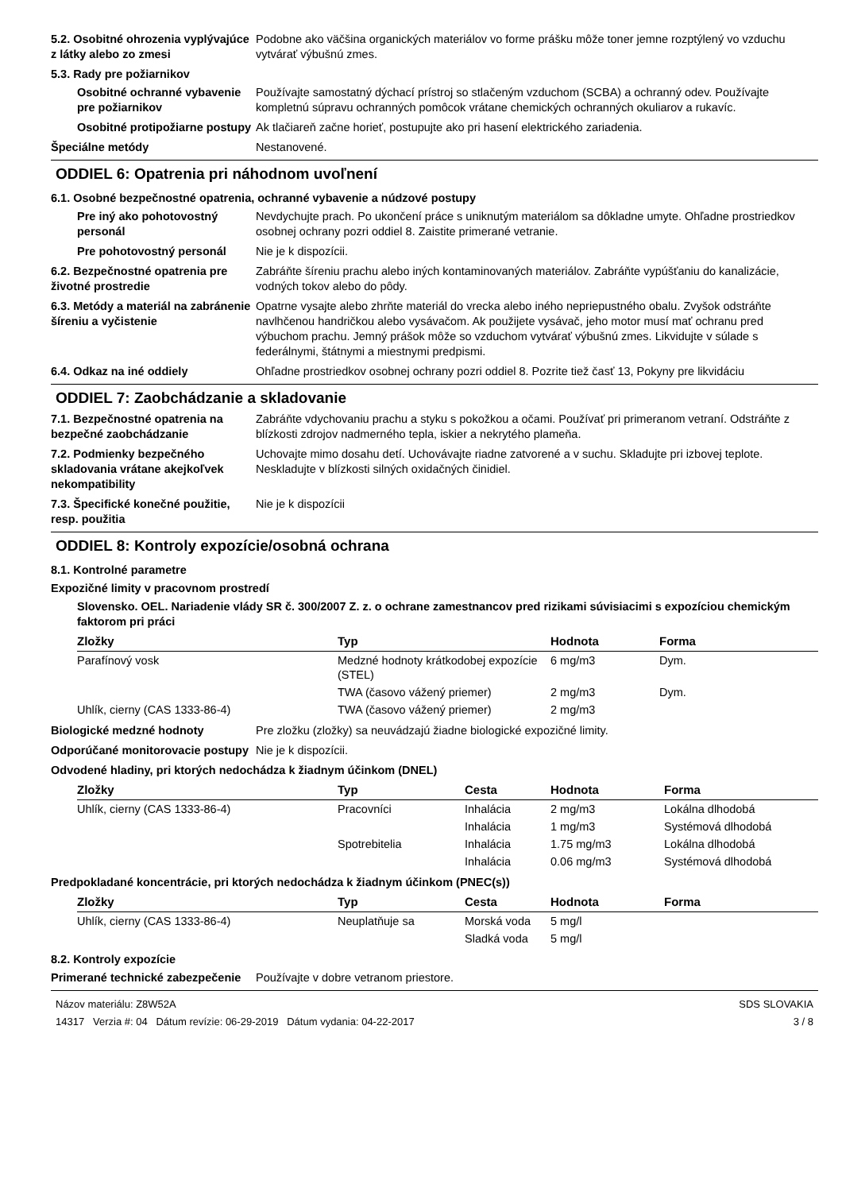5.2. Osobitné ohrozenia vyplývajúce z látky alebo zo zmesi
Podobne ako väčšina organických materiálov vo forme prášku môže toner jemne rozptýlený vo vzduchu vytvárať výbušnú zmes.
5.3. Rady pre požiarnikov
Osobitné ochranné vybavenie pre požiarnikov
Používajte samostatný dýchací prístroj so stlačeným vzduchom (SCBA) a ochranný odev. Používajte kompletnú súpravu ochranných pomôcok vrátane chemických ochranných okuliarov a rukavíc.
Osobitné protipožiarne postupy
Ak tlačiareň začne horieť, postupujte ako pri hasení elektrického zariadenia.
Špeciálne metódy Nestanovené.
ODDIEL 6: Opatrenia pri náhodnom uvoľnení
6.1. Osobné bezpečnostné opatrenia, ochranné vybavenie a núdzové postupy
Pre iný ako pohotovostný personál
Nevdychujte prach. Po ukončení práce s uniknutým materiálom sa dôkladne umyte. Ohľadne prostriedkov osobnej ochrany pozri oddiel 8. Zaistite primerané vetranie.
Pre pohotovostný personál Nie je k dispozícii.
6.2. Bezpečnostné opatrenia pre životné prostredie
Zabráňte šíreniu prachu alebo iných kontaminovaných materiálov. Zabráňte vypúšťaniu do kanalizácie, vodných tokov alebo do pôdy.
6.3. Metódy a materiál na zabránenie šíreniu a vyčistenie
Opatrne vysajte alebo zhrňte materiál do vrecka alebo iného nepriepustného obalu. Zvyšok odstráňte navlhčenou handričkou alebo vysávačom. Ak použijete vysávač, jeho motor musí mať ochranu pred výbuchom prachu. Jemný prášok môže so vzduchom vytvárať výbušnú zmes. Likvidujte v súlade s federálnymi, štátnymi a miestnymi predpismi.
6.4. Odkaz na iné oddiely Ohľadne prostriedkov osobnej ochrany pozri oddiel 8. Pozrite tiež časť 13, Pokyny pre likvidáciu
ODDIEL 7: Zaobchádzanie a skladovanie
7.1. Bezpečnostné opatrenia na bezpečné zaobchádzanie
Zabráňte vdychovaniu prachu a styku s pokožkou a očami. Používať pri primeranom vetraní. Odstráňte z blízkosti zdrojov nadmerného tepla, iskier a nekrytého plameňa.
7.2. Podmienky bezpečného skladovania vrátane akejkoľvek nekompatibility
Uchovajte mimo dosahu detí. Uchovávajte riadne zatvorené a v suchu. Skladujte pri izbovej teplote. Neskladujte v blízkosti silných oxidačných činidiel.
7.3. Špecifické konečné použitie, resp. použitia
Nie je k dispozícii
ODDIEL 8: Kontroly expozície/osobná ochrana
8.1. Kontrolné parametre
Expozičné limity v pracovnom prostredí
Slovensko. OEL. Nariadenie vlády SR č. 300/2007 Z. z. o ochrane zamestnancov pred rizikami súvisiacimi s expozíciou chemickým faktorom pri práci
| Zložky | Typ | Hodnota | Forma |
| --- | --- | --- | --- |
| Parafínový vosk | Medzné hodnoty krátkodobej expozície (STEL) | 6 mg/m3 | Dym. |
| | TWA (časovo vážený priemer) | 2 mg/m3 | Dym. |
| Uhlík, cierny (CAS 1333-86-4) | TWA (časovo vážený priemer) | 2 mg/m3 | |
Biologické medzné hodnoty Pre zložku (zložky) sa neuvádzajú žiadne biologické expozičné limity.
Odporúčané monitorovacie postupy
Nie je k dispozícii.
Odvodené hladiny, pri ktorých nedochádza k žiadnym účinkom (DNEL)
| Zložky | Typ | Cesta | Hodnota | Forma |
| --- | --- | --- | --- | --- |
| Uhlík, cierny (CAS 1333-86-4) | Pracovníci | Inhalácia | 2 mg/m3 | Lokálna dlhodobá |
| | | Inhalácia | 1 mg/m3 | Systémová dlhodobá |
| | Spotrebitelia | Inhalácia | 1.75 mg/m3 | Lokálna dlhodobá |
| | | Inhalácia | 0.06 mg/m3 | Systémová dlhodobá |
Predpokladané koncentrácie, pri ktorých nedochádza k žiadnym účinkom (PNEC(s))
| Zložky | Typ | Cesta | Hodnota | Forma |
| --- | --- | --- | --- | --- |
| Uhlík, cierny (CAS 1333-86-4) | Neuplatňuje sa | Morská voda | 5 mg/l | |
| | | Sladká voda | 5 mg/l | |
8.2. Kontroly expozície
Primerané technické zabezpečenie
Používajte v dobre vetranom priestore.
Názov materiálu: Z8W52A
14317 Verzia #: 04 Dátum revízie: 06-29-2019 Dátum vydania: 04-22-2017
SDS SLOVAKIA
3 / 8